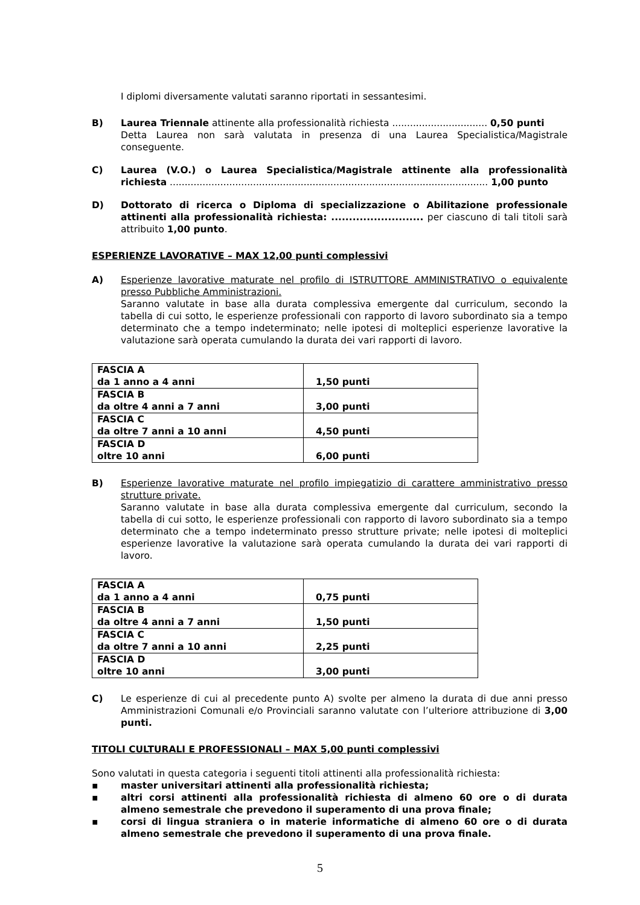I diplomi diversamente valutati saranno riportati in sessantesimi.
B) Laurea Triennale attinente alla professionalità richiesta ................................ 0,50 punti
Detta Laurea non sarà valutata in presenza di una Laurea Specialistica/Magistrale conseguente.
C) Laurea (V.O.) o Laurea Specialistica/Magistrale attinente alla professionalità richiesta ........................................................................................................... 1,00 punto
D) Dottorato di ricerca o Diploma di specializzazione o Abilitazione professionale attinenti alla professionalità richiesta: .......................... per ciascuno di tali titoli sarà attribuito 1,00 punto.
ESPERIENZE LAVORATIVE – MAX 12,00 punti complessivi
A) Esperienze lavorative maturate nel profilo di ISTRUTTORE AMMINISTRATIVO o equivalente presso Pubbliche Amministrazioni.
Saranno valutate in base alla durata complessiva emergente dal curriculum, secondo la tabella di cui sotto, le esperienze professionali con rapporto di lavoro subordinato sia a tempo determinato che a tempo indeterminato; nelle ipotesi di molteplici esperienze lavorative la valutazione sarà operata cumulando la durata dei vari rapporti di lavoro.
| FASCIA A da 1 anno a 4 anni | 1,50 punti |
| FASCIA B da oltre 4 anni a 7 anni | 3,00 punti |
| FASCIA C da oltre 7 anni a 10 anni | 4,50 punti |
| FASCIA D oltre 10 anni | 6,00 punti |
B) Esperienze lavorative maturate nel profilo impiegatizio di carattere amministrativo presso strutture private.
Saranno valutate in base alla durata complessiva emergente dal curriculum, secondo la tabella di cui sotto, le esperienze professionali con rapporto di lavoro subordinato sia a tempo determinato che a tempo indeterminato presso strutture private; nelle ipotesi di molteplici esperienze lavorative la valutazione sarà operata cumulando la durata dei vari rapporti di lavoro.
| FASCIA A da 1 anno a 4 anni | 0,75 punti |
| FASCIA B da oltre 4 anni a 7 anni | 1,50 punti |
| FASCIA C da oltre 7 anni a 10 anni | 2,25 punti |
| FASCIA D oltre 10 anni | 3,00 punti |
C) Le esperienze di cui al precedente punto A) svolte per almeno la durata di due anni presso Amministrazioni Comunali e/o Provinciali saranno valutate con l’ulteriore attribuzione di 3,00 punti.
TITOLI CULTURALI E PROFESSIONALI – MAX 5,00 punti complessivi
Sono valutati in questa categoria i seguenti titoli attinenti alla professionalità richiesta:
▪ master universitari attinenti alla professionalità richiesta;
▪ altri corsi attinenti alla professionalità richiesta di almeno 60 ore o di durata almeno semestrale che prevedono il superamento di una prova finale;
▪ corsi di lingua straniera o in materie informatiche di almeno 60 ore o di durata almeno semestrale che prevedono il superamento di una prova finale.
5